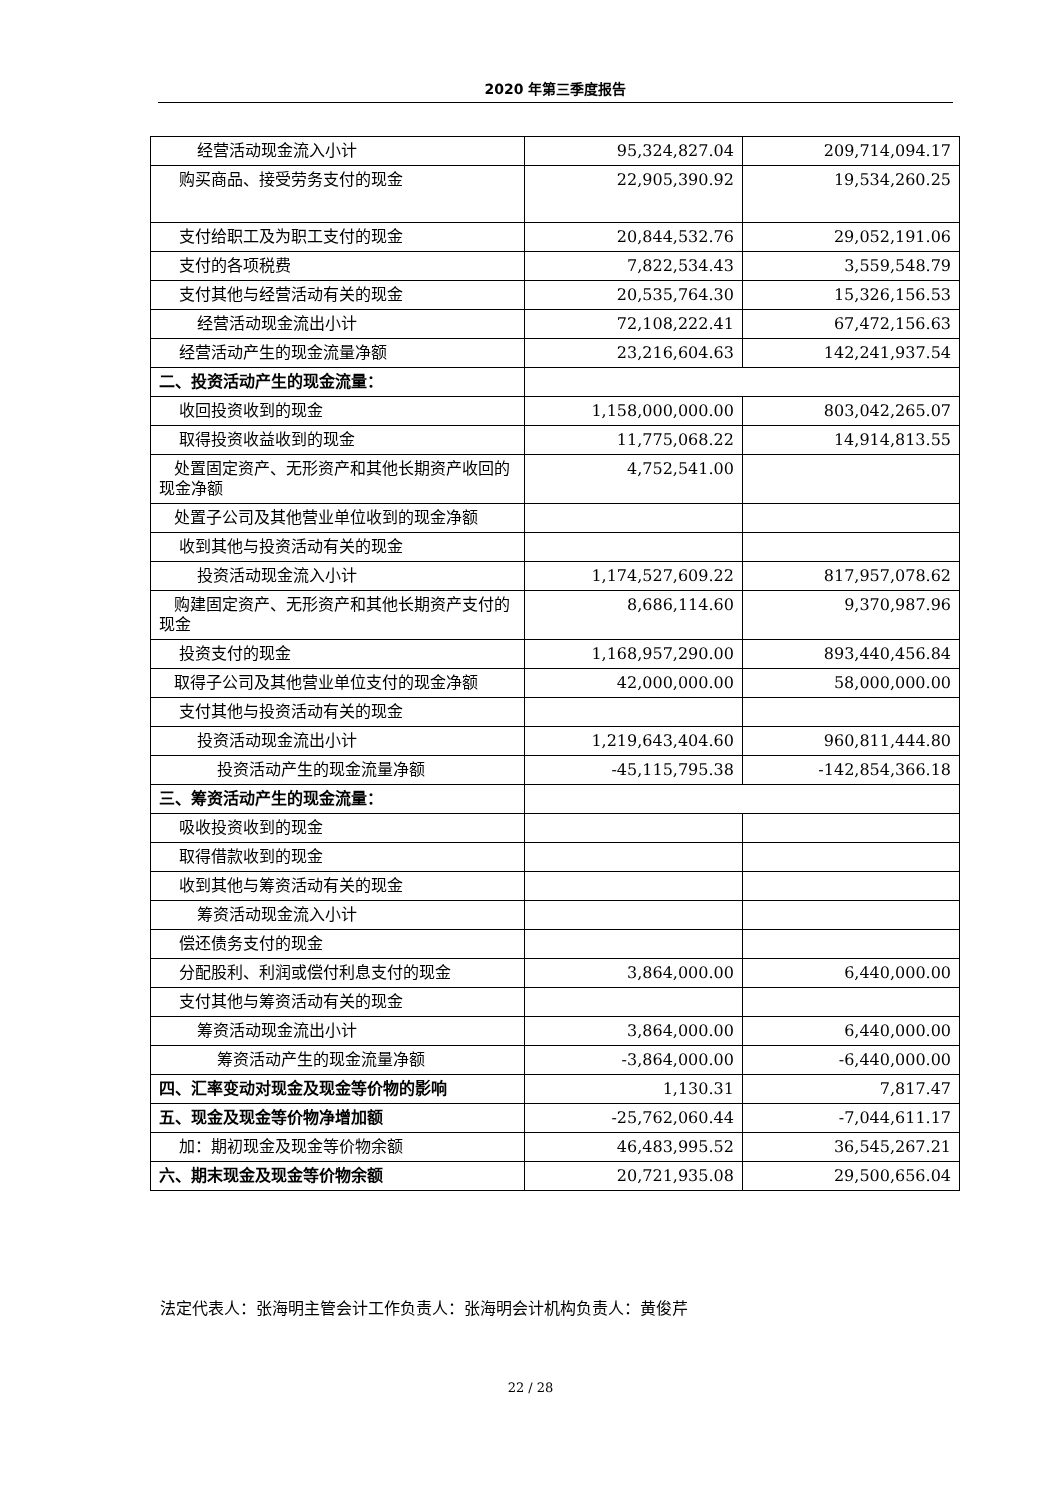2020 年第三季度报告
| 经营活动现金流入小计 | 95,324,827.04 | 209,714,094.17 |
| 购买商品、接受劳务支付的现金 | 22,905,390.92 | 19,534,260.25 |
| 支付给职工及为职工支付的现金 | 20,844,532.76 | 29,052,191.06 |
| 支付的各项税费 | 7,822,534.43 | 3,559,548.79 |
| 支付其他与经营活动有关的现金 | 20,535,764.30 | 15,326,156.53 |
| 经营活动现金流出小计 | 72,108,222.41 | 67,472,156.63 |
| 经营活动产生的现金流量净额 | 23,216,604.63 | 142,241,937.54 |
| 二、投资活动产生的现金流量： | | |
| 收回投资收到的现金 | 1,158,000,000.00 | 803,042,265.07 |
| 取得投资收益收到的现金 | 11,775,068.22 | 14,914,813.55 |
| 处置固定资产、无形资产和其他长期资产收回的现金净额 | 4,752,541.00 | |
| 处置子公司及其他营业单位收到的现金净额 | | |
| 收到其他与投资活动有关的现金 | | |
| 投资活动现金流入小计 | 1,174,527,609.22 | 817,957,078.62 |
| 购建固定资产、无形资产和其他长期资产支付的现金 | 8,686,114.60 | 9,370,987.96 |
| 投资支付的现金 | 1,168,957,290.00 | 893,440,456.84 |
| 取得子公司及其他营业单位支付的现金净额 | 42,000,000.00 | 58,000,000.00 |
| 支付其他与投资活动有关的现金 | | |
| 投资活动现金流出小计 | 1,219,643,404.60 | 960,811,444.80 |
| 投资活动产生的现金流量净额 | -45,115,795.38 | -142,854,366.18 |
| 三、筹资活动产生的现金流量： | | |
| 吸收投资收到的现金 | | |
| 取得借款收到的现金 | | |
| 收到其他与筹资活动有关的现金 | | |
| 筹资活动现金流入小计 | | |
| 偿还债务支付的现金 | | |
| 分配股利、利润或偿付利息支付的现金 | 3,864,000.00 | 6,440,000.00 |
| 支付其他与筹资活动有关的现金 | | |
| 筹资活动现金流出小计 | 3,864,000.00 | 6,440,000.00 |
| 筹资活动产生的现金流量净额 | -3,864,000.00 | -6,440,000.00 |
| 四、汇率变动对现金及现金等价物的影响 | 1,130.31 | 7,817.47 |
| 五、现金及现金等价物净增加额 | -25,762,060.44 | -7,044,611.17 |
| 加：期初现金及现金等价物余额 | 46,483,995.52 | 36,545,267.21 |
| 六、期末现金及现金等价物余额 | 20,721,935.08 | 29,500,656.04 |
法定代表人：张海明主管会计工作负责人：张海明会计机构负责人：黄俊芹
22 / 28